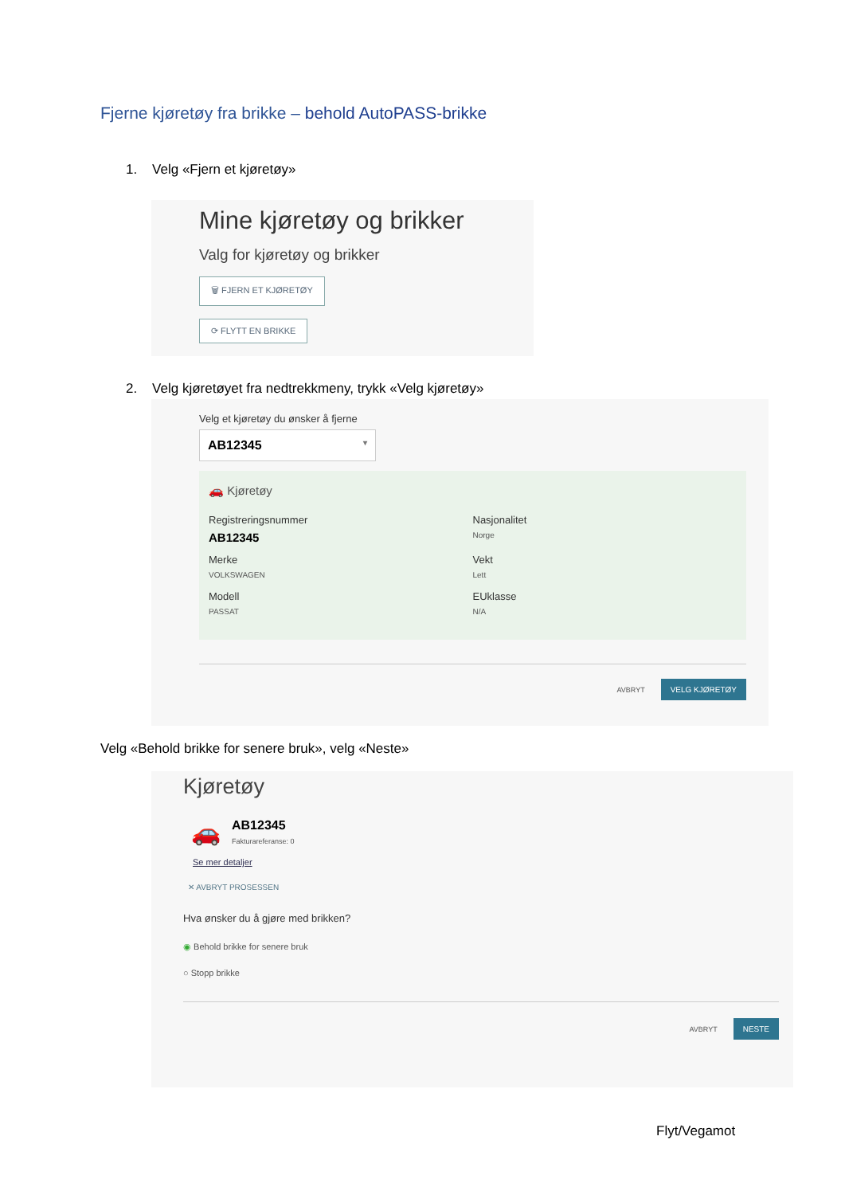Fjerne kjøretøy fra brikke – behold AutoPASS-brikke
1. Velg «Fjern et kjøretøy»
Mine kjøretøy og brikker
Valg for kjøretøy og brikker
🗑 FJERN ET KJØRETØY
⟳ FLYTT EN BRIKKE
2. Velg kjøretøyet fra nedtrekkmeny, trykk «Velg kjøretøy»
Velg et kjøretøy du ønsker å fjerne
AB12345 ▾
🚗 Kjøretøy
Registreringsnummer
AB12345
Nasjonalitet
Norge
Merke
VOLKSWAGEN
Vekt
Lett
Modell
PASSAT
EUklasse
N/A
AVBRYT VELG KJØRETØY
Velg «Behold brikke for senere bruk», velg «Neste»
Kjøretøy
🚗
AB12345
Fakturareferanse: 0
Se mer detaljer
✕ AVBRYT PROSESSEN
Hva ønsker du å gjøre med brikken?
◉ Behold brikke for senere bruk
○ Stopp brikke
AVBRYT NESTE
Flyt/Vegamot